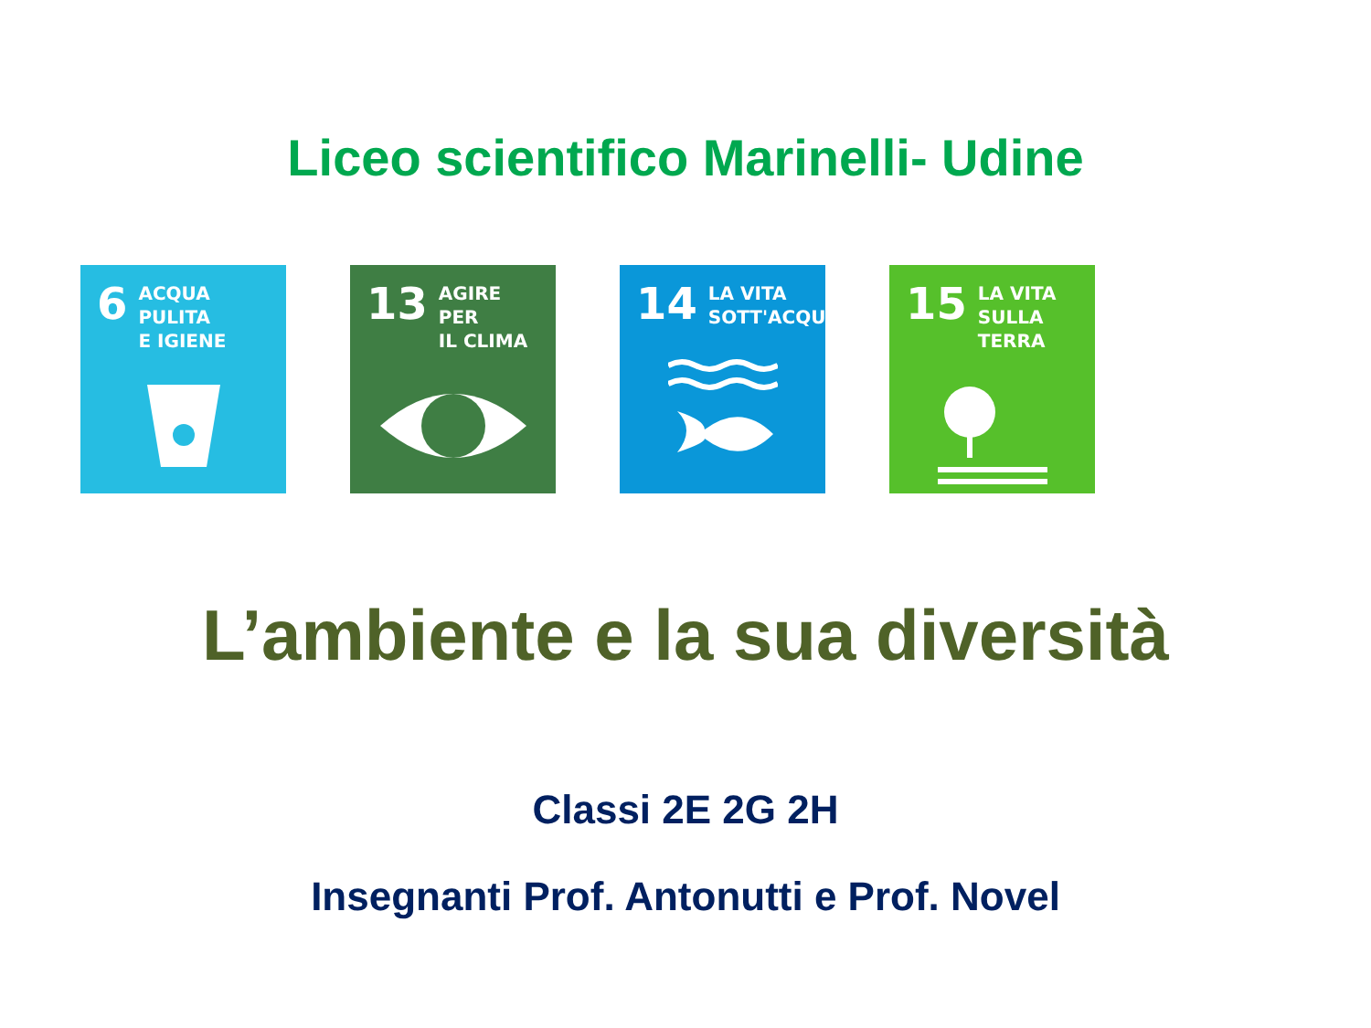Liceo scientifico Marinelli- Udine
6
ACQUA PULITA
E IGIENE
13
AGIRE PER
IL CLIMA
14
LA VITA
SOTT'ACQUA
15
LA VITA
SULLA TERRA
L’ambiente e la sua diversità
Classi 2E 2G 2H
Insegnanti Prof. Antonutti e Prof. Novel